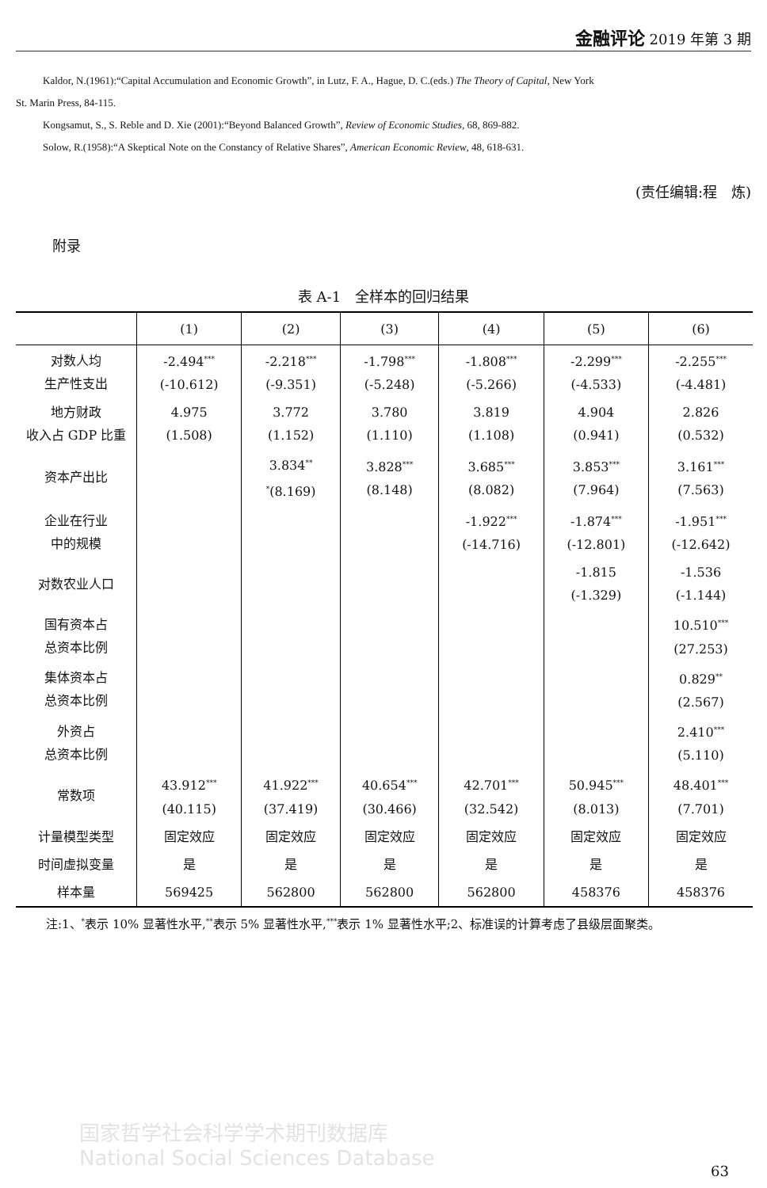金融评论 2019 年第 3 期
Kaldor, N.(1961):“Capital Accumulation and Economic Growth”, in Lutz, F. A., Hague, D. C.(eds.) The Theory of Capital, New York
St. Marin Press, 84-115.
Kongsamut, S., S. Reble and D. Xie (2001):“Beyond Balanced Growth”, Review of Economic Studies, 68, 869-882.
Solow, R.(1958):“A Skeptical Note on the Constancy of Relative Shares”, American Economic Review, 48, 618-631.
(责任编辑:程　炼)
附录
表 A-1　全样本的回归结果
| | (1) | (2) | (3) | (4) | (5) | (6) |
| --- | --- | --- | --- | --- | --- | --- |
| 对数人均 生产性支出 | -2.494<sup>***</sup> (-10.612) | -2.218<sup>***</sup> (-9.351) | -1.798<sup>***</sup> (-5.248) | -1.808<sup>***</sup> (-5.266) | -2.299<sup>***</sup> (-4.533) | -2.255<sup>***</sup> (-4.481) |
| 地方财政 收入占 GDP 比重 | 4.975 (1.508) | 3.772 (1.152) | 3.780 (1.110) | 3.819 (1.108) | 4.904 (0.941) | 2.826 (0.532) |
| 资本产出比 | | 3.834<sup>**</sup> <sup>*</sup> (8.169) | 3.828<sup>***</sup> (8.148) | 3.685<sup>***</sup> (8.082) | 3.853<sup>***</sup> (7.964) | 3.161<sup>***</sup> (7.563) |
| 企业在行业 中的规模 | | | | -1.922<sup>***</sup> (-14.716) | -1.874<sup>***</sup> (-12.801) | -1.951<sup>***</sup> (-12.642) |
| 对数农业人口 | | | | | -1.815 (-1.329) | -1.536 (-1.144) |
| 国有资本占 总资本比例 | | | | | | 10.510<sup>***</sup> (27.253) |
| 集体资本占 总资本比例 | | | | | | 0.829<sup>**</sup> (2.567) |
| 外资占 总资本比例 | | | | | | 2.410<sup>***</sup> (5.110) |
| 常数项 | 43.912<sup>***</sup> (40.115) | 41.922<sup>***</sup> (37.419) | 40.654<sup>***</sup> (30.466) | 42.701<sup>***</sup> (32.542) | 50.945<sup>***</sup> (8.013) | 48.401<sup>***</sup> (7.701) |
| 计量模型类型 | 固定效应 | 固定效应 | 固定效应 | 固定效应 | 固定效应 | 固定效应 |
| 时间虚拟变量 | 是 | 是 | 是 | 是 | 是 | 是 |
| 样本量 | 569425 | 562800 | 562800 | 562800 | 458376 | 458376 |
注:1、<sup>*</sup>表示 10% 显著性水平,<sup>**</sup>表示 5% 显著性水平,<sup>***</sup>表示 1% 显著性水平;2、标准误的计算考虑了县级层面聚类。
国家哲学社会科学学术期刊数据库
National Social Sciences Database
63